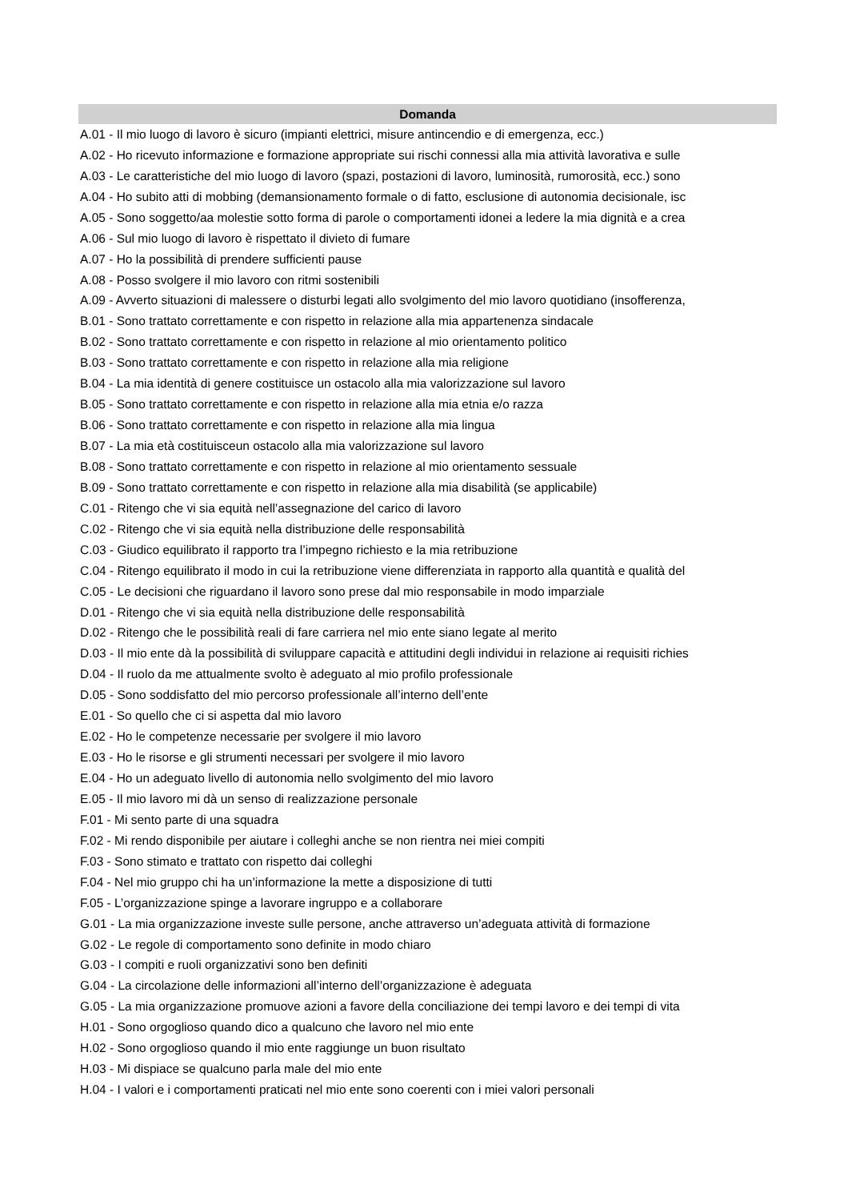| Domanda |
| --- |
| A.01 - Il mio luogo di lavoro è sicuro (impianti elettrici, misure antincendio e di emergenza, ecc.) |
| A.02 - Ho ricevuto informazione e formazione appropriate sui rischi connessi alla mia attività lavorativa e sulle |
| A.03 - Le caratteristiche del mio luogo di lavoro (spazi, postazioni di lavoro, luminosità, rumorosità, ecc.) sono |
| A.04 - Ho subito atti di mobbing (demansionamento formale o di fatto, esclusione di autonomia decisionale, isc |
| A.05 - Sono soggetto/aa molestie sotto forma di parole o comportamenti idonei a ledere la mia dignità e a crea |
| A.06 - Sul mio luogo di lavoro è rispettato il divieto di fumare |
| A.07 - Ho la possibilità di prendere sufficienti pause |
| A.08 - Posso svolgere il mio lavoro con ritmi sostenibili |
| A.09 - Avverto situazioni di malessere o disturbi legati allo svolgimento del mio lavoro quotidiano (insofferenza, |
| B.01 - Sono trattato correttamente e con rispetto in relazione alla mia appartenenza sindacale |
| B.02 - Sono trattato correttamente e con rispetto in relazione al mio orientamento politico |
| B.03 - Sono trattato correttamente e con rispetto in relazione alla mia religione |
| B.04 - La mia identità di genere costituisce un ostacolo alla mia valorizzazione sul lavoro |
| B.05 - Sono trattato correttamente e con rispetto in relazione alla mia etnia e/o razza |
| B.06 - Sono trattato correttamente e con rispetto in relazione alla mia lingua |
| B.07 - La mia età costituisceun ostacolo alla mia valorizzazione sul lavoro |
| B.08 - Sono trattato correttamente e con rispetto in relazione al mio orientamento sessuale |
| B.09 - Sono trattato correttamente e con rispetto in relazione alla mia disabilità (se applicabile) |
| C.01 - Ritengo che vi sia equità nell’assegnazione del carico di lavoro |
| C.02 - Ritengo che vi sia equità nella distribuzione delle responsabilità |
| C.03 - Giudico equilibrato il rapporto tra l’impegno richiesto e la mia retribuzione |
| C.04 - Ritengo equilibrato il modo in cui la retribuzione viene differenziata in rapporto alla quantità e qualità del |
| C.05 - Le decisioni che riguardano il lavoro sono prese dal mio responsabile in modo imparziale |
| D.01 - Ritengo che vi sia equità nella distribuzione delle responsabilità |
| D.02 - Ritengo che le possibilità reali di fare carriera nel mio ente siano legate al merito |
| D.03 - Il mio ente dà la possibilità di sviluppare capacità e attitudini degli individui in relazione ai requisiti richies |
| D.04 - Il ruolo da me attualmente svolto è adeguato al mio profilo professionale |
| D.05 - Sono soddisfatto del mio percorso professionale all’interno dell’ente |
| E.01 - So quello che ci si aspetta dal mio lavoro |
| E.02 - Ho le competenze necessarie per svolgere il mio lavoro |
| E.03 - Ho le risorse e gli strumenti necessari per svolgere il mio lavoro |
| E.04 - Ho un adeguato livello di autonomia nello svolgimento del mio lavoro |
| E.05 - Il mio lavoro mi dà un senso di realizzazione personale |
| F.01 - Mi sento parte di una squadra |
| F.02 - Mi rendo disponibile per aiutare i colleghi anche se non rientra nei miei compiti |
| F.03 - Sono stimato e trattato con rispetto dai colleghi |
| F.04 - Nel mio gruppo chi ha un’informazione la mette a disposizione di tutti |
| F.05 - L’organizzazione spinge a lavorare ingruppo e a collaborare |
| G.01 - La mia organizzazione investe sulle persone, anche attraverso un’adeguata attività di formazione |
| G.02 - Le regole di comportamento sono definite in modo chiaro |
| G.03 - I compiti e ruoli organizzativi sono ben definiti |
| G.04 - La circolazione delle informazioni all’interno dell’organizzazione è adeguata |
| G.05 - La mia organizzazione promuove azioni a favore della conciliazione dei tempi lavoro e dei tempi di vita |
| H.01 - Sono orgoglioso quando dico a qualcuno che lavoro nel mio ente |
| H.02 - Sono orgoglioso quando il mio ente raggiunge un buon risultato |
| H.03 - Mi dispiace se qualcuno parla male del mio ente |
| H.04 - I valori e i comportamenti praticati nel mio ente sono coerenti con i miei valori personali |